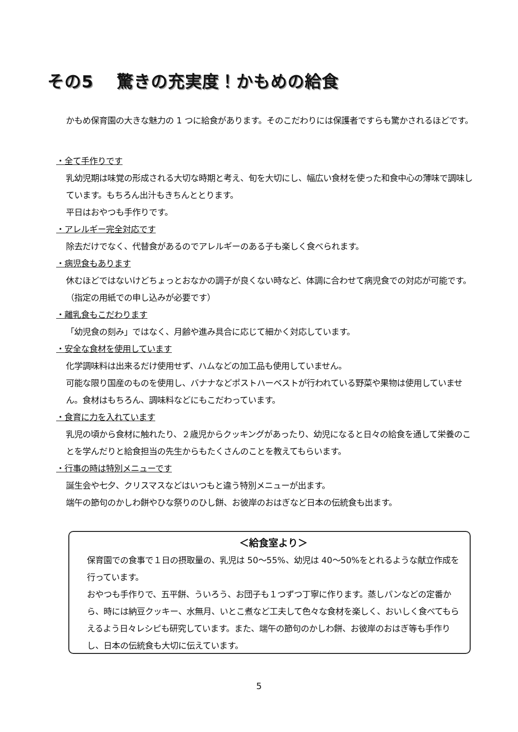その5　 驚きの充実度！かもめの給食
かもめ保育園の大きな魅力の 1 つに給食があります。そのこだわりには保護者ですらも驚かされるほどです。
・全て手作りです
乳幼児期は味覚の形成される大切な時期と考え、旬を大切にし、幅広い食材を使った和食中心の薄味で調味しています。もちろん出汁もきちんととります。
平日はおやつも手作りです。
・アレルギー完全対応です
除去だけでなく、代替食があるのでアレルギーのある子も楽しく食べられます。
・病児食もあります
休むほどではないけどちょっとおなかの調子が良くない時など、体調に合わせて病児食での対応が可能です。（指定の用紙での申し込みが必要です）
・離乳食もこだわります
「幼児食の刻み」ではなく、月齢や進み具合に応じて細かく対応しています。
・安全な食材を使用しています
化学調味料は出来るだけ使用せず、ハムなどの加工品も使用していません。
可能な限り国産のものを使用し、バナナなどポストハーベストが行われている野菜や果物は使用していません。食材はもちろん、調味料などにもこだわっています。
・食育に力を入れています
乳児の頃から食材に触れたり、２歳児からクッキングがあったり、幼児になると日々の給食を通して栄養のことを学んだりと給食担当の先生からもたくさんのことを教えてもらいます。
・行事の時は特別メニューです
誕生会や七夕、クリスマスなどはいつもと違う特別メニューが出ます。
端午の節句のかしわ餅やひな祭りのひし餅、お彼岸のおはぎなど日本の伝統食も出ます。
＜給食室より＞
保育園での食事で１日の摂取量の、乳児は 50～55%、幼児は 40～50%をとれるような献立作成を行っています。
おやつも手作りで、五平餅、ういろう、お団子も１つずつ丁寧に作ります。蒸しパンなどの定番から、時には納豆クッキー、水無月、いとこ煮など工夫して色々な食材を楽しく、おいしく食べてもらえるよう日々レシピも研究しています。また、端午の節句のかしわ餅、お彼岸のおはぎ等も手作りし、日本の伝統食も大切に伝えています。
5